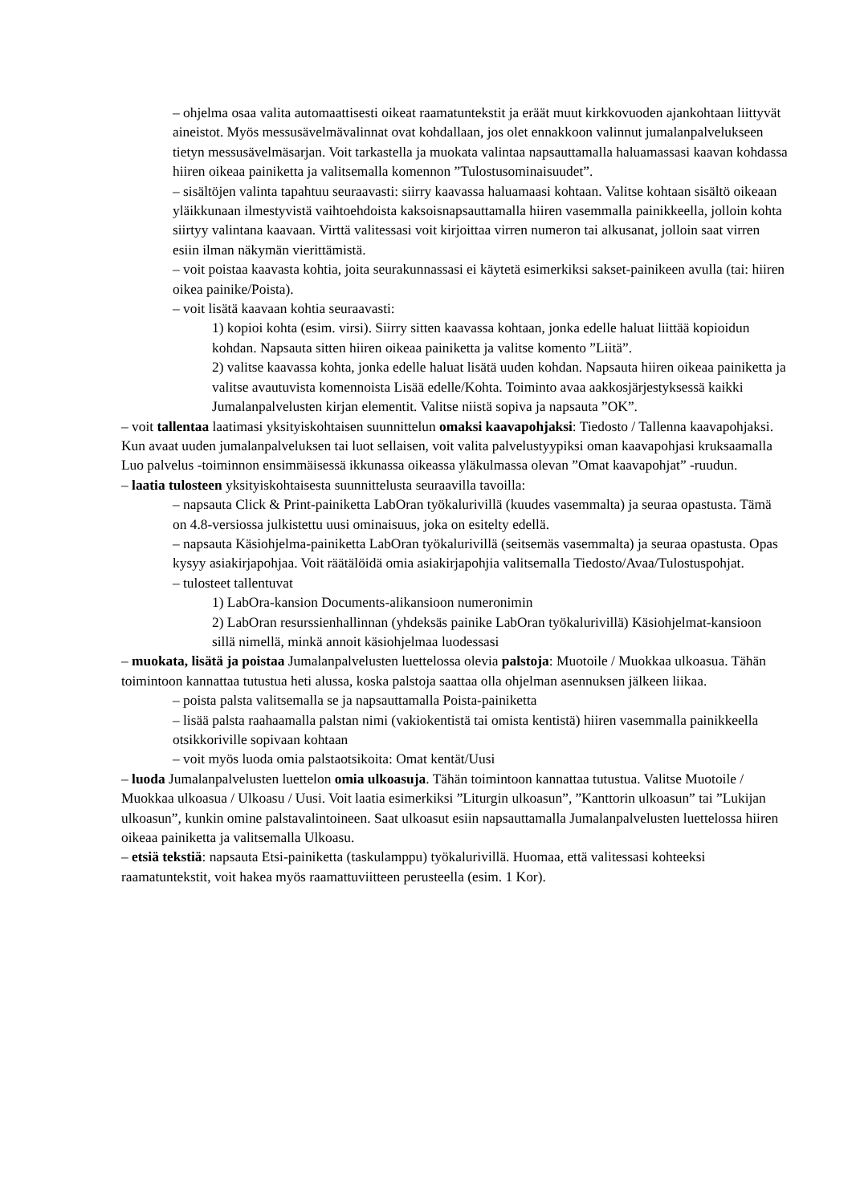– ohjelma osaa valita automaattisesti oikeat raamatuntekstit ja eräät muut kirkkovuoden ajankohtaan liittyvät aineistot. Myös messusävelmävalinnat ovat kohdallaan, jos olet ennakkoon valinnut jumalanpalvelukseen tietyn messusävelmäsarjan. Voit tarkastella ja muokata valintaa napsauttamalla haluamassasi kaavan kohdassa hiiren oikeaa painiketta ja valitsemalla komennon ”Tulostusominaisuudet”.
– sisältöjen valinta tapahtuu seuraavasti: siirry kaavassa haluamaasi kohtaan. Valitse kohtaan sisältö oikeaan yläikkunaan ilmestyvistä vaihtoehdoista kaksoisnapsauttamalla hiiren vasemmalla painikkeella, jolloin kohta siirtyy valintana kaavaan. Virttä valitessasi voit kirjoittaa virren numeron tai alkusanat, jolloin saat virren esiin ilman näkymän vierittämistä.
– voit poistaa kaavasta kohtia, joita seurakunnassasi ei käytetä esimerkiksi sakset-painikeen avulla (tai: hiiren oikea painike/Poista).
– voit lisätä kaavaan kohtia seuraavasti:
1) kopioi kohta (esim. virsi). Siirry sitten kaavassa kohtaan, jonka edelle haluat liittää kopioidun kohdan. Napsauta sitten hiiren oikeaa painiketta ja valitse komento ”Liitä”.
2) valitse kaavassa kohta, jonka edelle haluat lisätä uuden kohdan. Napsauta hiiren oikeaa painiketta ja valitse avautuvista komennoista Lisää edelle/Kohta. Toiminto avaa aakkosjärjestyksessä kaikki Jumalanpalvelusten kirjan elementit. Valitse niistä sopiva ja napsauta ”OK”.
– voit tallentaa laatimasi yksityiskohtaisen suunnittelun omaksi kaavapohjaksi: Tiedosto / Tallenna kaavapohjaksi. Kun avaat uuden jumalanpalveluksen tai luot sellaisen, voit valita palvelustyypiksi oman kaavapohjasi kruksaamalla Luo palvelus -toiminnon ensimmäisessä ikkunassa oikeassa yläkulmassa olevan ”Omat kaavapohjat” -ruudun.
– laatia tulosteen yksityiskohtaisesta suunnittelusta seuraavilla tavoilla:
– napsauta Click & Print-painiketta LabOran työkalurivillä (kuudes vasemmalta) ja seuraa opastusta. Tämä on 4.8-versiossa julkistettu uusi ominaisuus, joka on esitelty edellä.
– napsauta Käsiohjelma-painiketta LabOran työkalurivillä (seitsemäs vasemmalta) ja seuraa opastusta. Opas kysyy asiakirjapohjaa. Voit räätälöidä omia asiakirjapohjia valitsemalla Tiedosto/Avaa/Tulostuspohjat.
– tulosteet tallentuvat
1) LabOra-kansion Documents-alikansioon numeronimin
2) LabOran resurssienhallinnan (yhdeksäs painike LabOran työkalurivillä) Käsiohjelmat-kansioon sillä nimellä, minkä annoit käsiohjelmaa luodessasi
– muokata, lisätä ja poistaa Jumalanpalvelusten luettelossa olevia palstoja: Muotoile / Muokkaa ulkoasua. Tähän toimintoon kannattaa tutustua heti alussa, koska palstoja saattaa olla ohjelman asennuksen jälkeen liikaa.
– poista palsta valitsemalla se ja napsauttamalla Poista-painiketta
– lisää palsta raahaamalla palstan nimi (vakiokentistä tai omista kentistä) hiiren vasemmalla painikkeella otsikkoriville sopivaan kohtaan
– voit myös luoda omia palstaotsikoita: Omat kentät/Uusi
– luoda Jumalanpalvelusten luettelon omia ulkoasuja. Tähän toimintoon kannattaa tutustua. Valitse Muotoile / Muokkaa ulkoasua / Ulkoasu / Uusi. Voit laatia esimerkiksi ”Liturgin ulkoasun”, ”Kanttorin ulkoasun” tai ”Lukijan ulkoasun”, kunkin omine palstavalintoineen. Saat ulkoasut esiin napsauttamalla Jumalanpalvelusten luettelossa hiiren oikeaa painiketta ja valitsemalla Ulkoasu.
– etsiä tekstiä: napsauta Etsi-painiketta (taskulamppu) työkalurivillä. Huomaa, että valitessasi kohteeksi raamatuntekstit, voit hakea myös raamattuviitteen perusteella (esim. 1 Kor).